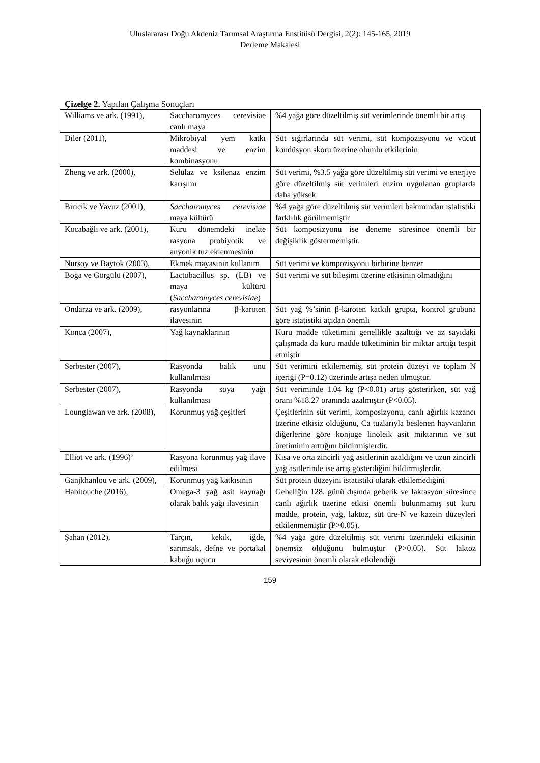Uluslararası Doğu Akdeniz Tarımsal Araştırma Enstitüsü Dergisi, 2(2): 145-165, 2019
Derleme Makalesi
Çizelge 2. Yapılan Çalışma Sonuçları
| Williams ve ark. (1991), | Saccharomyces cerevisiae canlı maya | %4 yağa göre düzeltilmiş süt verimlerinde önemli bir artış |
| Diler (2011), | Mikrobiyal yem katkı maddesi ve enzim kombinasyonu | Süt sığırlarında süt verimi, süt kompozisyonu ve vücut kondüsyon skoru üzerine olumlu etkilerinin |
| Zheng ve ark. (2000), | Selülaz ve ksilenaz enzim karışımı | Süt verimi, %3.5 yağa göre düzeltilmiş süt verimi ve enerjiye göre düzeltilmiş süt verimleri enzim uygulanan gruplarda daha yüksek |
| Biricik ve Yavuz (2001), | Saccharomyces cerevisiae maya kültürü | %4 yağa göre düzeltilmiş süt verimleri bakımından istatistiki farklılık görülmemiştir |
| Kocabağlı ve ark. (2001), | Kuru dönemdeki inekte rasyona probiyotik ve anyonik tuz eklenmesinin | Süt komposizyonu ise deneme süresince önemli bir değişiklik göstermemiştir. |
| Nursoy ve Baytok (2003), | Ekmek mayasının kullanım | Süt verimi ve kompozisyonu birbirine benzer |
| Boğa ve Görgülü (2007), | Lactobacillus sp. (LB) ve maya kültürü ( Saccharomyces cerevisiae ) | Süt verimi ve süt bileşimi üzerine etkisinin olmadığını |
| Ondarza ve ark. (2009), | rasyonlarına β-karoten ilavesinin | Süt yağ %’sinin β-karoten katkılı grupta, kontrol grubuna göre istatistiki açıdan önemli |
| Konca (2007), | Yağ kaynaklarının | Kuru madde tüketimini genellikle azalttığı ve az sayıdaki çalışmada da kuru madde tüketiminin bir miktar arttığı tespit etmiştir |
| Serbester (2007), | Rasyonda balık unu kullanılması | Süt verimini etkilememiş, süt protein düzeyi ve toplam N içeriği (P=0.12) üzerinde artışa neden olmuştur. |
| Serbester (2007), | Rasyonda soya yağı kullanılması | Süt veriminde 1.04 kg (P<0.01) artış gösterirken, süt yağ oranı %18.27 oranında azalmıştır (P<0.05). |
| Lounglawan ve ark. (2008), | Korunmuş yağ çeşitleri | Çeşitlerinin süt verimi, komposizyonu, canlı ağırlık kazancı üzerine etkisiz olduğunu, Ca tuzlarıyla beslenen hayvanların diğerlerine göre konjuge linoleik asit miktarının ve süt üretiminin arttığını bildirmişlerdir. |
| Elliot ve ark. (1996)’ | Rasyona korunmuş yağ ilave edilmesi | Kısa ve orta zincirli yağ asitlerinin azaldığını ve uzun zincirli yağ asitlerinde ise artış gösterdiğini bildirmişlerdir. |
| Ganjkhanlou ve ark. (2009), | Korunmuş yağ katkısının | Süt protein düzeyini istatistiki olarak etkilemediğini |
| Habitouche (2016), | Omega-3 yağ asit kaynağı olarak balık yağı ilavesinin | Gebeliğin 128. günü dışında gebelik ve laktasyon süresince canlı ağırlık üzerine etkisi önemli bulunmamış süt kuru madde, protein, yağ, laktoz, süt üre-N ve kazein düzeyleri etkilenmemiştir (P>0.05). |
| Şahan (2012), | Tarçın, kekik, iğde, sarımsak, defne ve portakal kabuğu uçucu | %4 yağa göre düzeltilmiş süt verimi üzerindeki etkisinin önemsiz olduğunu bulmuştur (P>0.05). Süt laktoz seviyesinin önemli olarak etkilendiği |
159